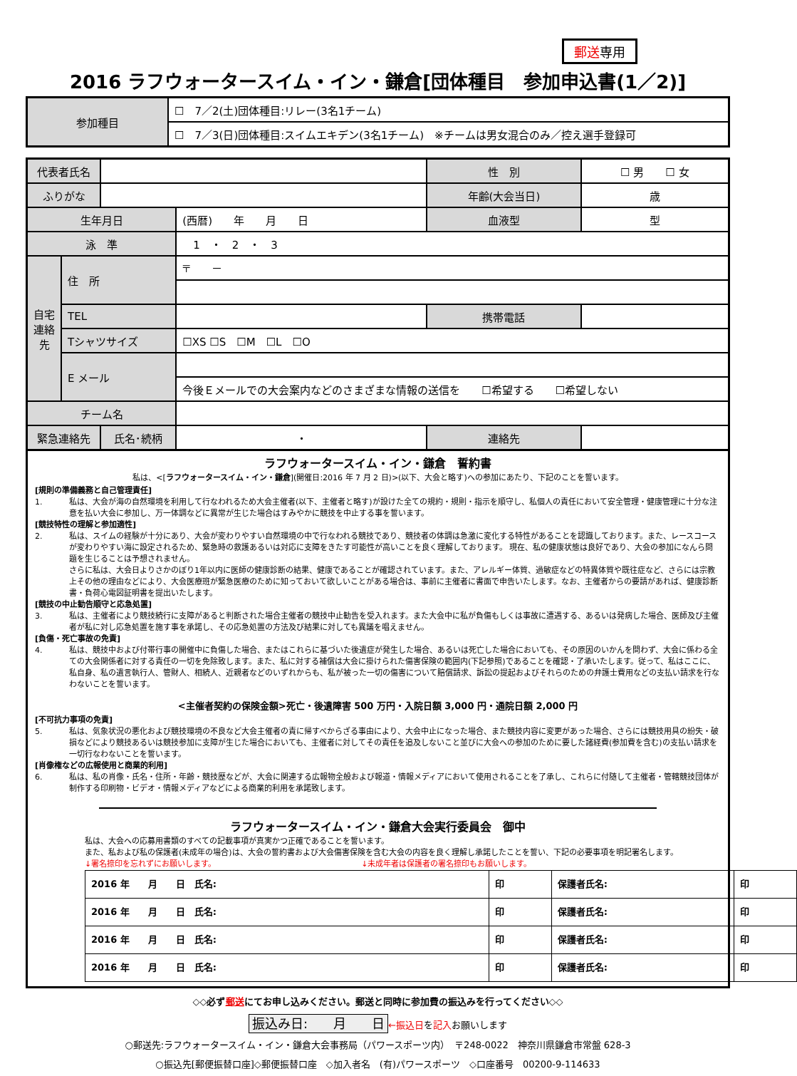郵送専用
2016 ラフウォータースイム・イン・鎌倉[団体種目　参加申込書(1／2)]
| 参加種目 | ☐ 7／2(土)団体種目:リレー(3名1チーム) |
| | ☐ 7／3(日)団体種目:スイムエキデン(3名1チーム) ※チームは男女混合のみ／控え選手登録可 |
| 代表者氏名 | | | | 性 別 | ☐ 男 ☐ 女 |
| ふりがな | | | | 年齢(大会当日) | 歳 |
| 生年月日 | | | (西暦) 年 月 日 | 血液型 | 型 |
| 泳 準 | | | 1 ・ 2 ・ 3 | | |
| 自宅連絡先 | 住 所 | | 〒 － | | |
| | TEL | | | 携帯電話 | |
| | Tシャツサイズ | | ☐XS ☐S ☐M ☐L ☐O | | |
| | E メール | | | | |
| | | | 今後Ｅメールでの大会案内などのさまざまな情報の送信を ☐希望する ☐希望しない | | |
| チーム名 | | | | | |
| 緊急連絡先 | | 氏名･続柄 | ・ | 連絡先 | |
ラフウォータースイム・イン・鎌倉　誓約書
私は、<[ラフウォータースイム・イン・鎌倉](開催日:2016 年 7 月 2 日)>(以下、大会と略す)への参加にあたり、下記のことを誓います。
[規則の準備義務と自己管理責任]
1. 私は、大会が海の自然環境を利用して行なわれるため大会主催者(以下、主催者と略す)が設けた全ての規約・規則・指示を順守し、私個人の責任において安全管理・健康管理に十分な注意を払い大会に参加し、万一体調などに異常が生じた場合はすみやかに競技を中止する事を誓います。
[競技特性の理解と参加適性]
2. 私は、スイムの経験が十分にあり、大会が変わりやすい自然環境の中で行なわれる競技であり、競技者の体調は急激に変化する特性があることを認識しております。また、レースコースが変わりやすい海に設定されるため、緊急時の救護あるいは対応に支障をきたす可能性が高いことを良く理解しております。 現在、私の健康状態は良好であり、大会の参加になんら問題を生じることは予想されません。
さらに私は、大会日よりさかのぼり1年以内に医師の健康診断の結果、健康であることが確認されています。また、アレルギー体質、過敏症などの特異体質や既往症など、さらには宗教上その他の理由などにより、大会医療班が緊急医療のために知っておいて欲しいことがある場合は、事前に主催者に書面で申告いたします。なお、主催者からの要請があれば、健康診断書・負荷心電図証明書を提出いたします。
[競技の中止勧告順守と応急処置]
3. 私は、主催者により競技続行に支障があると判断された場合主催者の競技中止勧告を受入れます。また大会中に私が負傷もしくは事故に遭遇する、あるいは発病した場合、医師及び主催者が私に対し応急処置を施す事を承諾し、その応急処置の方法及び結果に対しても異議を唱えません。
[負傷・死亡事故の免責]
4. 私は、競技中および付帯行事の開催中に負傷した場合、またはこれらに基づいた後遺症が発生した場合、あるいは死亡した場合においても、その原因のいかんを問わず、大会に係わる全ての大会関係者に対する責任の一切を免除致します。また、私に対する補償は大会に掛けられた傷害保険の範囲内(下記参照)であることを確認・了承いたします。従って、私はここに、私自身、私の遺言執行人、管財人、相続人、近親者などのいずれからも、私が被った一切の傷害について賠償請求、訴訟の提起およびそれらのための弁護士費用などの支払い請求を行なわないことを誓います。
<主催者契約の保険金額>死亡・後遺障害 500 万円・入院日額 3,000 円・通院日額 2,000 円
[不可抗力事項の免責]
5. 私は、気象状況の悪化および競技環境の不良など大会主催者の責に帰すべからざる事由により、大会中止になった場合、また競技内容に変更があった場合、さらには競技用具の紛失・破損などにより競技あるいは競技参加に支障が生じた場合においても、主催者に対してその責任を追及しないこと並びに大会への参加のために要した諸経費(参加費を含む)の支払い請求を一切行なわないことを誓います。
[肖像権などの広報使用と商業的利用]
6. 私は、私の肖像・氏名・住所・年齢・競技歴などが、大会に関連する広報物全般および報道・情報メディアにおいて使用されることを了承し、これらに付随して主催者・管轄競技団体が制作する印刷物・ビデオ・情報メディアなどによる商業的利用を承諾致します。
ラフウォータースイム・イン・鎌倉大会実行委員会　御中
私は、大会への応募用書類のすべての記載事項が真実かつ正確であることを誓います。
また、私および私の保護者(未成年の場合)は、大会の誓約書および大会傷害保険を含む大会の内容を良く理解し承諾したことを誓い、下記の必要事項を明記署名します。
↓署名捺印を忘れずにお願いします。　　　　　　　　　　　　　　　　　　　↓未成年者は保護者の署名捺印もお願いします。
| 2016 年 月 日 氏名: | 印 | 保護者氏名: | 印 |
| 2016 年 月 日 氏名: | 印 | 保護者氏名: | 印 |
| 2016 年 月 日 氏名: | 印 | 保護者氏名: | 印 |
| 2016 年 月 日 氏名: | 印 | 保護者氏名: | 印 |
◇◇必ず郵送にてお申し込みください。郵送と同時に参加費の振込みを行ってください◇◇
振込み日:　　月　　日 ←振込日を記入お願いします
○郵送先:ラフウォータースイム・イン・鎌倉大会事務局（パワースポーツ内）　〒248-0022　神奈川県鎌倉市常盤 628-3
○振込先[郵便振替口座]◇郵便振替口座　◇加入者名　(有)パワースポーツ　◇口座番号　00200-9-114633